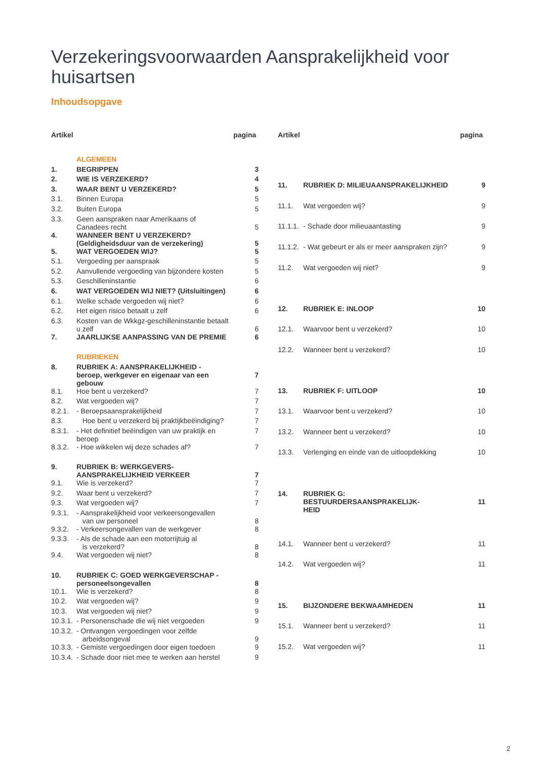Verzekeringsvoorwaarden Aansprakelijkheid voor huisartsen
Inhoudsopgave
| Artikel | | pagina |
| --- | --- | --- |
| | ALGEMEEN | |
| 1. | BEGRIPPEN | 3 |
| 2. | WIE IS VERZEKERD? | 4 |
| 3. | WAAR BENT U VERZEKERD? | 5 |
| 3.1. | Binnen Europa | 5 |
| 3.2. | Buiten Europa | 5 |
| 3.3. | Geen aanspraken naar Amerikaans of Canadees recht | 5 |
| 4. | WANNEER BENT U VERZEKERD? (Geldigheidsduur van de verzekering) | 5 |
| 5. | WAT VERGOEDEN WIJ? | 5 |
| 5.1. | Vergoeding per aanspraak | 5 |
| 5.2. | Aanvullende vergoeding van bijzondere kosten | 5 |
| 5.3. | Geschilleninstantie | 6 |
| 6. | WAT VERGOEDEN WIJ NIET? (Uitsluitingen) | 6 |
| 6.1. | Welke schade vergoeden wij niet? | 6 |
| 6.2. | Het eigen risico betaalt u zelf | 6 |
| 6.3. | Kosten van de Wkkgz-geschilleninstantie betaalt u zelf | 6 |
| 7. | JAARLIJKSE AANPASSING VAN DE PREMIE | 6 |
| | RUBRIEKEN | |
| 8. | RUBRIEK A: AANSPRAKELIJKHEID - beroep, werkgever en eigenaar van een gebouw | 7 |
| 8.1. | Hoe bent u verzekerd? | 7 |
| 8.2. | Wat vergoeden wij? | 7 |
| 8.2.1. | - Beroepsaansprakelijkheid | 7 |
| 8.3. | Hoe bent u verzekerd bij praktijkbeëindiging? | 7 |
| 8.3.1. | - Het definitief beëindigen van uw praktijk en beroep | 7 |
| 8.3.2. | - Hoe wikkelen wij deze schades af? | 7 |
| 9. | RUBRIEK B: WERKGEVERS- AANSPRAKELIJKHEID VERKEER | 7 |
| 9.1. | Wie is verzekerd? | 7 |
| 9.2. | Waar bent u verzekerd? | 7 |
| 9.3. | Wat vergoeden wij? | 7 |
| 9.3.1. | - Aansprakelijkheid voor verkeersongevallen van uw personeel | 8 |
| 9.3.2. | - Verkeersongevallen van de werkgever | 8 |
| 9.3.3. | - Als de schade aan een motorrijtuig al is verzekerd? | 8 |
| 9.4. | Wat vergoeden wij niet? | 8 |
| 10. | RUBRIEK C: GOED WERKGEVERSCHAP - personeelsongevallen | 8 |
| 10.1. | Wie is verzekerd? | 8 |
| 10.2. | Wat vergoeden wij? | 9 |
| 10.3. | Wat vergoeden wij niet? | 9 |
| 10.3.1. | - Personenschade die wij niet vergoeden | 9 |
| 10.3.2. | - Ontvangen vergoedingen voor zelfde arbeidsongeval | 9 |
| 10.3.3. | - Gemiste vergoedingen door eigen toedoen | 9 |
| 10.3.4. | - Schade door niet mee te werken aan herstel | 9 |
| Artikel | | pagina |
| --- | --- | --- |
| 11. | RUBRIEK D: MILIEUAANSPRAKELIJKHEID | 9 |
| 11.1. | Wat vergoeden wij? | 9 |
| 11.1.1. | - Schade door milieuaantasting | 9 |
| 11.1.2. | - Wat gebeurt er als er meer aanspraken zijn? | 9 |
| 11.2. | Wat vergoeden wij niet? | 9 |
| 12. | RUBRIEK E: INLOOP | 10 |
| 12.1. | Waarvoor bent u verzekerd? | 10 |
| 12.2. | Wanneer bent u verzekerd? | 10 |
| 13. | RUBRIEK F: UITLOOP | 10 |
| 13.1. | Waarvoor bent u verzekerd? | 10 |
| 13.2. | Wanneer bent u verzekerd? | 10 |
| 13.3. | Verlenging en einde van de uitloopdekking | 10 |
| 14. | RUBRIEK G: BESTUURDERSAANSPRAKELIJK- HEID | 11 |
| 14.1. | Wanneer bent u verzekerd? | 11 |
| 14.2. | Wat vergoeden wij? | 11 |
| 15. | BIJZONDERE BEKWAAMHEDEN | 11 |
| 15.1. | Wanneer bent u verzekerd? | 11 |
| 15.2. | Wat vergoeden wij? | 11 |
2